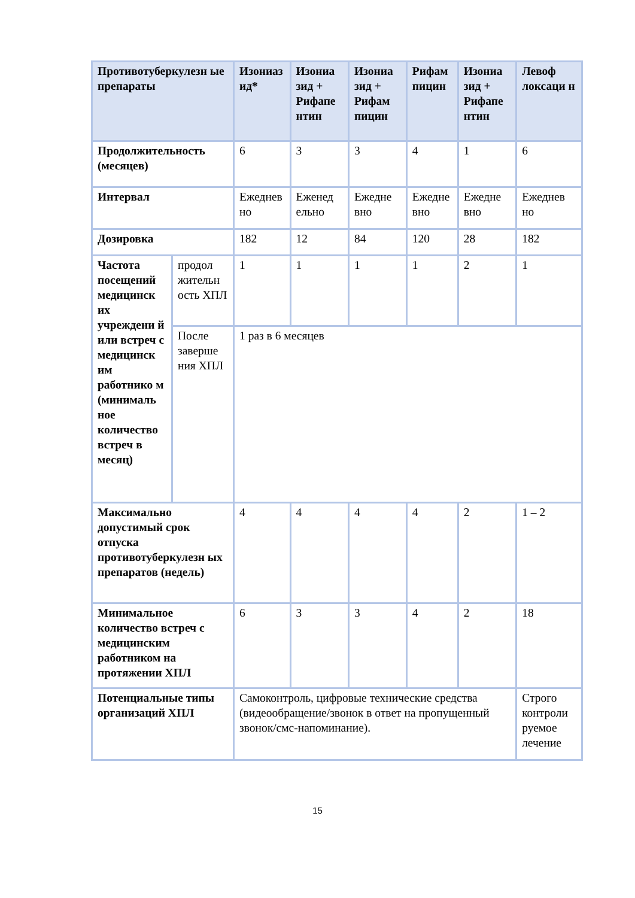| Противотуберкулезн ые препараты | | Изониаз ид* | Изониа зид + Рифапе нтин | Изониа зид + Рифам пицин | Рифам пицин | Изониа зид + Рифапе нтин | Левоф локсаци н |
| --- | --- | --- | --- | --- | --- | --- | --- |
| Продолжительность (месяцев) | | 6 | 3 | 3 | 4 | 1 | 6 |
| Интервал | | Ежеднев но | Еженед ельно | Ежедне вно | Ежедне вно | Ежедне вно | Ежеднев но |
| Дозировка | | 182 | 12 | 84 | 120 | 28 | 182 |
| Частота посещений медицинск их учреждени й или встреч с медицинск им работнико м (минималь ное количество встреч в месяц) | продол жительн ость ХПЛ | 1 | 1 | 1 | 1 | 2 | 1 |
| | После заверше ния ХПЛ | 1 раз в 6 месяцев | | | | | |
| Максимально допустимый срок отпуска противотуберкулезн ых препаратов (недель) | | 4 | 4 | 4 | 4 | 2 | 1 – 2 |
| Минимальное количество встреч с медицинским работником на протяжении ХПЛ | | 6 | 3 | 3 | 4 | 2 | 18 |
| Потенциальные типы организаций ХПЛ | | Самоконтроль, цифровые технические средства (видеообращение/звонок в ответ на пропущенный звонок/смс-напоминание). | | | | | Строго контроли руемое лечение |
15